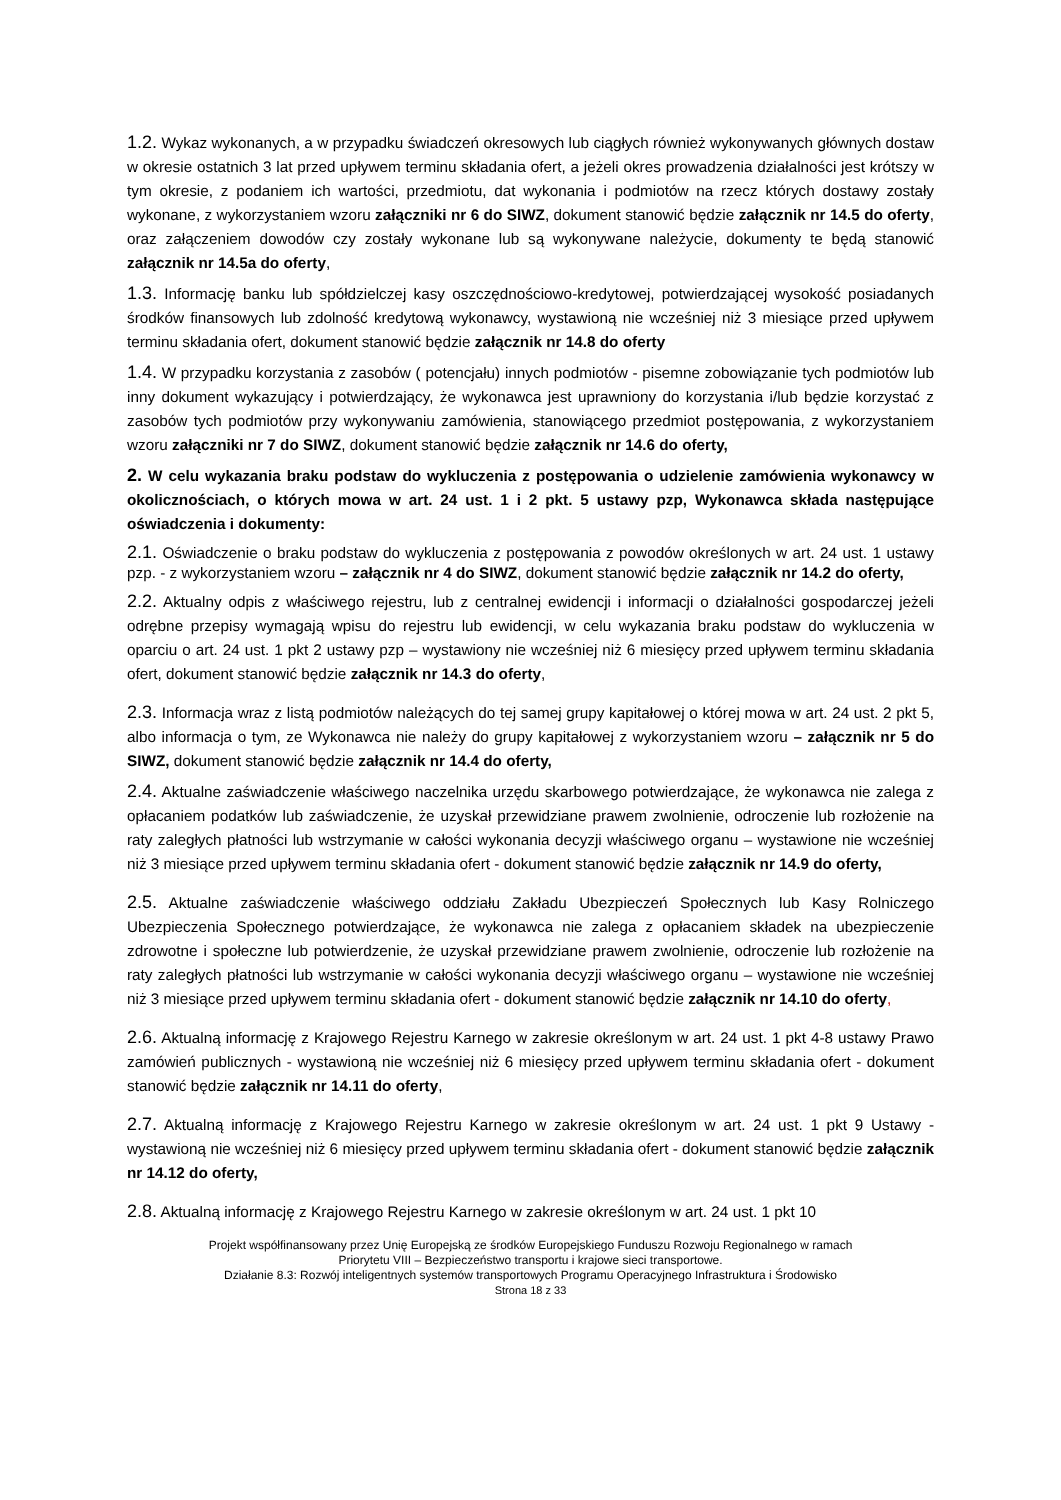1.2. Wykaz wykonanych, a w przypadku świadczeń okresowych lub ciągłych również wykonywanych głównych dostaw w okresie ostatnich 3 lat przed upływem terminu składania ofert, a jeżeli okres prowadzenia działalności jest krótszy w tym okresie, z podaniem ich wartości, przedmiotu, dat wykonania i podmiotów na rzecz których dostawy zostały wykonane, z wykorzystaniem wzoru załączniki nr 6 do SIWZ, dokument stanowić będzie załącznik nr 14.5 do oferty, oraz załączeniem dowodów czy zostały wykonane lub są wykonywane należycie, dokumenty te będą stanowić załącznik nr 14.5a do oferty,
1.3. Informację banku lub spółdzielczej kasy oszczędnościowo-kredytowej, potwierdzającej wysokość posiadanych środków finansowych lub zdolność kredytową wykonawcy, wystawioną nie wcześniej niż 3 miesiące przed upływem terminu składania ofert, dokument stanowić będzie załącznik nr 14.8 do oferty
1.4. W przypadku korzystania z zasobów ( potencjału) innych podmiotów - pisemne zobowiązanie tych podmiotów lub inny dokument wykazujący i potwierdzający, że wykonawca jest uprawniony do korzystania i/lub będzie korzystać z zasobów tych podmiotów przy wykonywaniu zamówienia, stanowiącego przedmiot postępowania, z wykorzystaniem wzoru załączniki nr 7 do SIWZ, dokument stanowić będzie załącznik nr 14.6 do oferty,
2. W celu wykazania braku podstaw do wykluczenia z postępowania o udzielenie zamówienia wykonawcy w okolicznościach, o których mowa w art. 24 ust. 1 i 2 pkt. 5 ustawy pzp, Wykonawca składa następujące oświadczenia i dokumenty:
2.1. Oświadczenie o braku podstaw do wykluczenia z postępowania z powodów określonych w art. 24 ust. 1 ustawy pzp. - z wykorzystaniem wzoru – załącznik nr 4 do SIWZ, dokument stanowić będzie załącznik nr 14.2 do oferty,
2.2. Aktualny odpis z właściwego rejestru, lub z centralnej ewidencji i informacji o działalności gospodarczej jeżeli odrębne przepisy wymagają wpisu do rejestru lub ewidencji, w celu wykazania braku podstaw do wykluczenia w oparciu o art. 24 ust. 1 pkt 2 ustawy pzp – wystawiony nie wcześniej niż 6 miesięcy przed upływem terminu składania ofert, dokument stanowić będzie załącznik nr 14.3 do oferty,
2.3. Informacja wraz z listą podmiotów należących do tej samej grupy kapitałowej o której mowa w art. 24 ust. 2 pkt 5, albo informacja o tym, ze Wykonawca nie należy do grupy kapitałowej z wykorzystaniem wzoru – załącznik nr 5 do SIWZ, dokument stanowić będzie załącznik nr 14.4 do oferty,
2.4. Aktualne zaświadczenie właściwego naczelnika urzędu skarbowego potwierdzające, że wykonawca nie zalega z opłacaniem podatków lub zaświadczenie, że uzyskał przewidziane prawem zwolnienie, odroczenie lub rozłożenie na raty zaległych płatności lub wstrzymanie w całości wykonania decyzji właściwego organu – wystawione nie wcześniej niż 3 miesiące przed upływem terminu składania ofert - dokument stanowić będzie załącznik nr 14.9 do oferty,
2.5. Aktualne zaświadczenie właściwego oddziału Zakładu Ubezpieczeń Społecznych lub Kasy Rolniczego Ubezpieczenia Społecznego potwierdzające, że wykonawca nie zalega z opłacaniem składek na ubezpieczenie zdrowotne i społeczne lub potwierdzenie, że uzyskał przewidziane prawem zwolnienie, odroczenie lub rozłożenie na raty zaległych płatności lub wstrzymanie w całości wykonania decyzji właściwego organu – wystawione nie wcześniej niż 3 miesiące przed upływem terminu składania ofert - dokument stanowić będzie załącznik nr 14.10 do oferty,
2.6. Aktualną informację z Krajowego Rejestru Karnego w zakresie określonym w art. 24 ust. 1 pkt 4-8 ustawy Prawo zamówień publicznych - wystawioną nie wcześniej niż 6 miesięcy przed upływem terminu składania ofert - dokument stanowić będzie załącznik nr 14.11 do oferty,
2.7. Aktualną informację z Krajowego Rejestru Karnego w zakresie określonym w art. 24 ust. 1 pkt 9 Ustawy - wystawioną nie wcześniej niż 6 miesięcy przed upływem terminu składania ofert - dokument stanowić będzie załącznik nr 14.12 do oferty,
2.8. Aktualną informację z Krajowego Rejestru Karnego w zakresie określonym w art. 24 ust. 1 pkt 10
Projekt współfinansowany przez Unię Europejską ze środków Europejskiego Funduszu Rozwoju Regionalnego w ramach
Priorytetu VIII – Bezpieczeństwo transportu i krajowe sieci transportowe.
Działanie 8.3: Rozwój inteligentnych systemów transportowych Programu Operacyjnego Infrastruktura i Środowisko
Strona 18 z 33